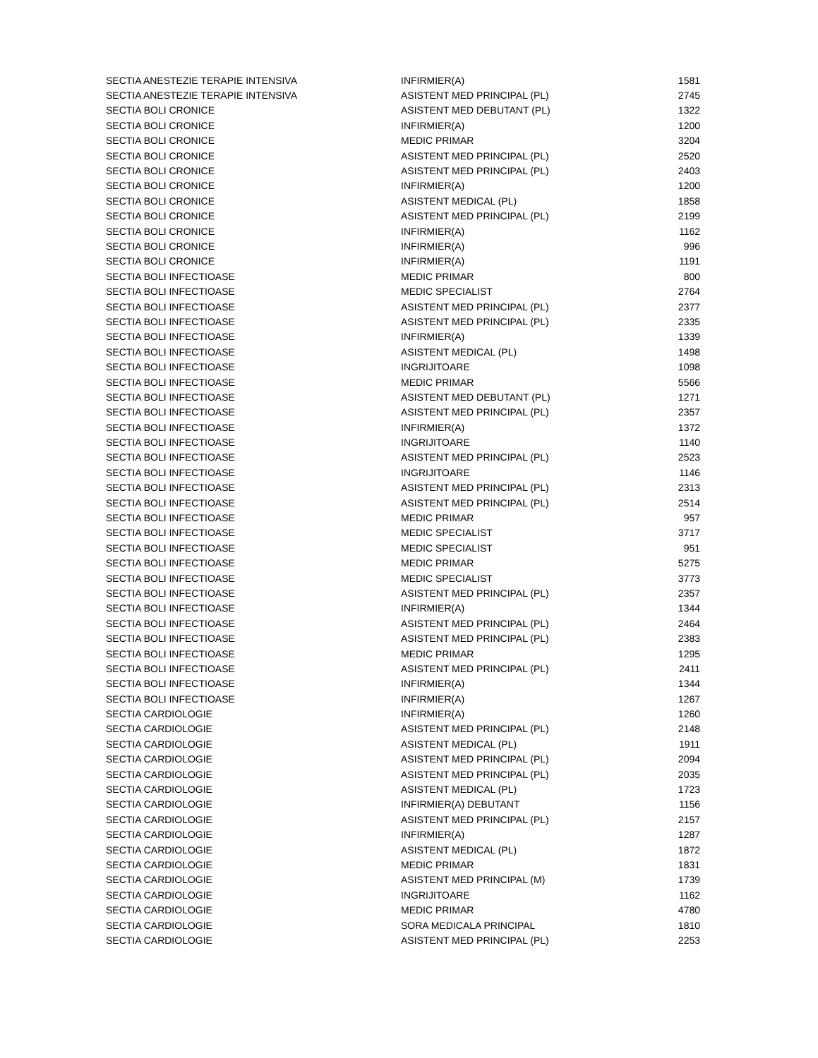| SECTIA ANESTEZIE TERAPIE INTENSIVA | INFIRMIER(A) | 1581 |
| SECTIA ANESTEZIE TERAPIE INTENSIVA | ASISTENT MED PRINCIPAL (PL) | 2745 |
| SECTIA BOLI CRONICE | ASISTENT MED DEBUTANT (PL) | 1322 |
| SECTIA BOLI CRONICE | INFIRMIER(A) | 1200 |
| SECTIA BOLI CRONICE | MEDIC PRIMAR | 3204 |
| SECTIA BOLI CRONICE | ASISTENT MED PRINCIPAL (PL) | 2520 |
| SECTIA BOLI CRONICE | ASISTENT MED PRINCIPAL (PL) | 2403 |
| SECTIA BOLI CRONICE | INFIRMIER(A) | 1200 |
| SECTIA BOLI CRONICE | ASISTENT MEDICAL (PL) | 1858 |
| SECTIA BOLI CRONICE | ASISTENT MED PRINCIPAL (PL) | 2199 |
| SECTIA BOLI CRONICE | INFIRMIER(A) | 1162 |
| SECTIA BOLI CRONICE | INFIRMIER(A) | 996 |
| SECTIA BOLI CRONICE | INFIRMIER(A) | 1191 |
| SECTIA BOLI INFECTIOASE | MEDIC PRIMAR | 800 |
| SECTIA BOLI INFECTIOASE | MEDIC SPECIALIST | 2764 |
| SECTIA BOLI INFECTIOASE | ASISTENT MED PRINCIPAL (PL) | 2377 |
| SECTIA BOLI INFECTIOASE | ASISTENT MED PRINCIPAL (PL) | 2335 |
| SECTIA BOLI INFECTIOASE | INFIRMIER(A) | 1339 |
| SECTIA BOLI INFECTIOASE | ASISTENT MEDICAL (PL) | 1498 |
| SECTIA BOLI INFECTIOASE | INGRIJITOARE | 1098 |
| SECTIA BOLI INFECTIOASE | MEDIC PRIMAR | 5566 |
| SECTIA BOLI INFECTIOASE | ASISTENT MED DEBUTANT (PL) | 1271 |
| SECTIA BOLI INFECTIOASE | ASISTENT MED PRINCIPAL (PL) | 2357 |
| SECTIA BOLI INFECTIOASE | INFIRMIER(A) | 1372 |
| SECTIA BOLI INFECTIOASE | INGRIJITOARE | 1140 |
| SECTIA BOLI INFECTIOASE | ASISTENT MED PRINCIPAL (PL) | 2523 |
| SECTIA BOLI INFECTIOASE | INGRIJITOARE | 1146 |
| SECTIA BOLI INFECTIOASE | ASISTENT MED PRINCIPAL (PL) | 2313 |
| SECTIA BOLI INFECTIOASE | ASISTENT MED PRINCIPAL (PL) | 2514 |
| SECTIA BOLI INFECTIOASE | MEDIC PRIMAR | 957 |
| SECTIA BOLI INFECTIOASE | MEDIC SPECIALIST | 3717 |
| SECTIA BOLI INFECTIOASE | MEDIC SPECIALIST | 951 |
| SECTIA BOLI INFECTIOASE | MEDIC PRIMAR | 5275 |
| SECTIA BOLI INFECTIOASE | MEDIC SPECIALIST | 3773 |
| SECTIA BOLI INFECTIOASE | ASISTENT MED PRINCIPAL (PL) | 2357 |
| SECTIA BOLI INFECTIOASE | INFIRMIER(A) | 1344 |
| SECTIA BOLI INFECTIOASE | ASISTENT MED PRINCIPAL (PL) | 2464 |
| SECTIA BOLI INFECTIOASE | ASISTENT MED PRINCIPAL (PL) | 2383 |
| SECTIA BOLI INFECTIOASE | MEDIC PRIMAR | 1295 |
| SECTIA BOLI INFECTIOASE | ASISTENT MED PRINCIPAL (PL) | 2411 |
| SECTIA BOLI INFECTIOASE | INFIRMIER(A) | 1344 |
| SECTIA BOLI INFECTIOASE | INFIRMIER(A) | 1267 |
| SECTIA CARDIOLOGIE | INFIRMIER(A) | 1260 |
| SECTIA CARDIOLOGIE | ASISTENT MED PRINCIPAL (PL) | 2148 |
| SECTIA CARDIOLOGIE | ASISTENT MEDICAL (PL) | 1911 |
| SECTIA CARDIOLOGIE | ASISTENT MED PRINCIPAL (PL) | 2094 |
| SECTIA CARDIOLOGIE | ASISTENT MED PRINCIPAL (PL) | 2035 |
| SECTIA CARDIOLOGIE | ASISTENT MEDICAL (PL) | 1723 |
| SECTIA CARDIOLOGIE | INFIRMIER(A) DEBUTANT | 1156 |
| SECTIA CARDIOLOGIE | ASISTENT MED PRINCIPAL (PL) | 2157 |
| SECTIA CARDIOLOGIE | INFIRMIER(A) | 1287 |
| SECTIA CARDIOLOGIE | ASISTENT MEDICAL (PL) | 1872 |
| SECTIA CARDIOLOGIE | MEDIC PRIMAR | 1831 |
| SECTIA CARDIOLOGIE | ASISTENT MED PRINCIPAL (M) | 1739 |
| SECTIA CARDIOLOGIE | INGRIJITOARE | 1162 |
| SECTIA CARDIOLOGIE | MEDIC PRIMAR | 4780 |
| SECTIA CARDIOLOGIE | SORA MEDICALA PRINCIPAL | 1810 |
| SECTIA CARDIOLOGIE | ASISTENT MED PRINCIPAL (PL) | 2253 |